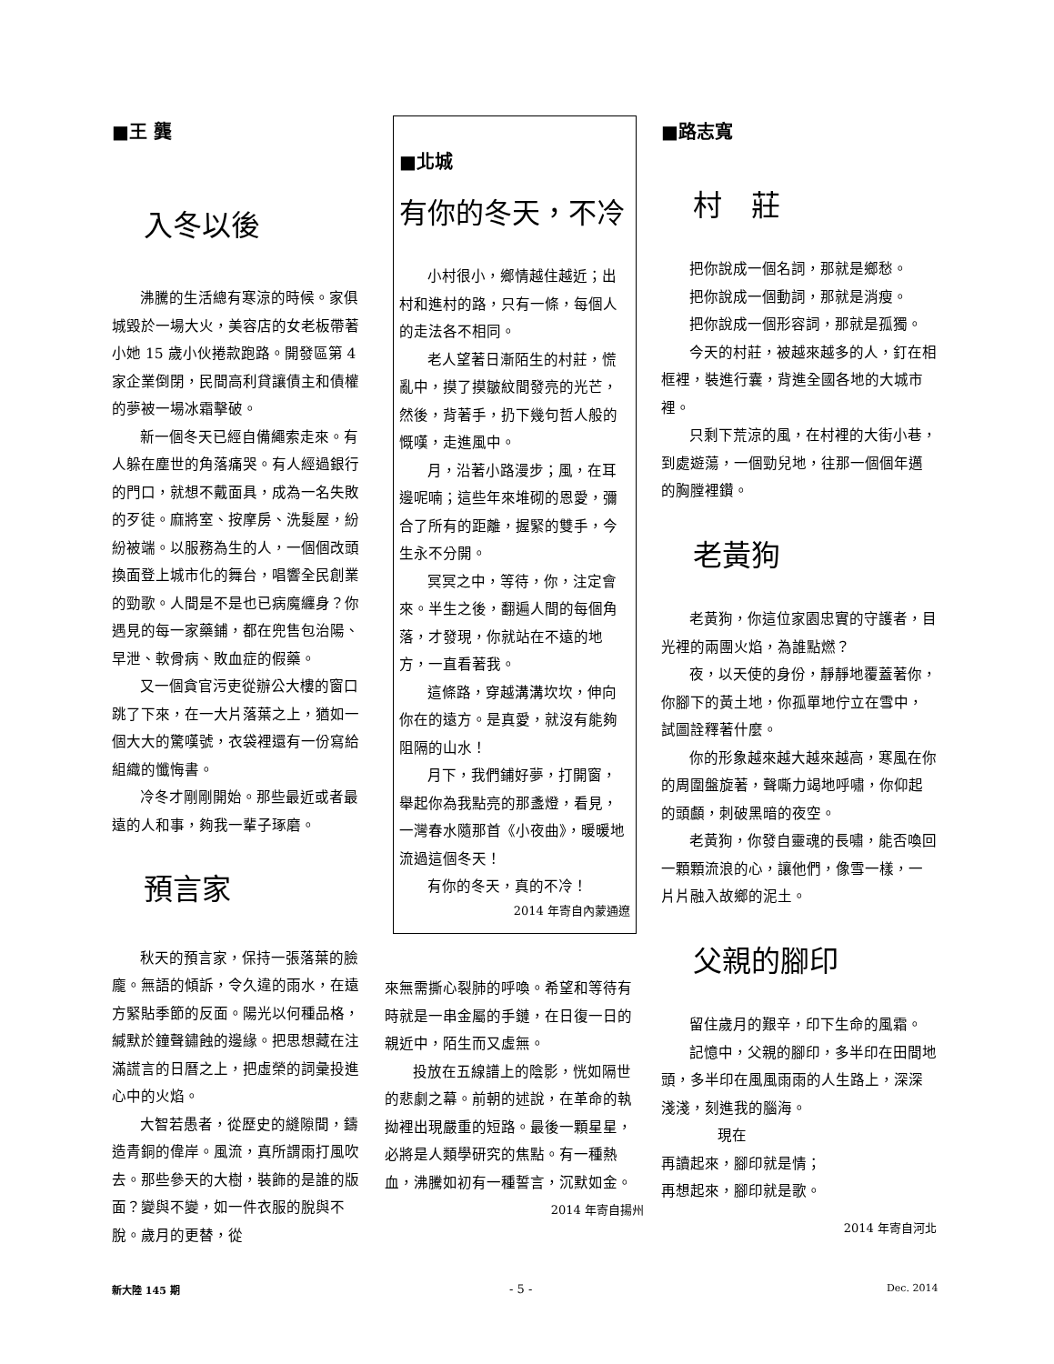■王 龔
入冬以後
沸騰的生活總有寒涼的時候。家俱城毀於一場大火，美容店的女老板帶著小她 15 歲小伙捲款跑路。開發區第 4 家企業倒閉，民間高利貸讓債主和債權的夢被一場冰霜擊破。
新一個冬天已經自備繩索走來。有人躲在塵世的角落痛哭。有人經過銀行的門口，就想不戴面具，成為一名失敗的歹徒。麻將室、按摩房、洗髮屋，紛紛被端。以服務為生的人，一個個改頭換面登上城市化的舞台，唱響全民創業的勁歌。人間是不是也已病魔纏身？你遇見的每一家藥鋪，都在兜售包治陽、早泄、軟骨病、敗血症的假藥。
又一個貪官污吏從辦公大樓的窗口跳了下來，在一大片落葉之上，猶如一個大大的驚嘆號，衣袋裡還有一份寫給組織的懺悔書。
冷冬才剛剛開始。那些最近或者最遠的人和事，夠我一輩子琢磨。
預言家
秋天的預言家，保持一張落葉的臉龐。無語的傾訴，令久違的雨水，在遠方緊貼季節的反面。陽光以何種品格，緘默於鐘聲鏽蝕的邊緣。把思想藏在注滿謊言的日曆之上，把虛榮的詞彙投進心中的火焰。
大智若愚者，從歷史的縫隙間，鑄造青銅的偉岸。風流，真所謂雨打風吹去。那些參天的大樹，裝飾的是誰的版面？變與不變，如一件衣服的脫與不脫。歲月的更替，從
■北城
有你的冬天，不冷
小村很小，鄉情越住越近；出村和進村的路，只有一條，每個人的走法各不相同。
老人望著日漸陌生的村莊，慌亂中，摸了摸皺紋間發亮的光芒，然後，背著手，扔下幾句哲人般的慨嘆，走進風中。
月，沿著小路漫步；風，在耳邊呢喃；這些年來堆砌的恩愛，彌合了所有的距離，握緊的雙手，今生永不分開。
冥冥之中，等待，你，注定會來。半生之後，翻遍人間的每個角落，才發現，你就站在不遠的地方，一直看著我。
這條路，穿越溝溝坎坎，伸向你在的遠方。是真愛，就沒有能夠阻隔的山水！
月下，我們鋪好夢，打開窗，舉起你為我點亮的那盞燈，看見，一灣春水隨那首《小夜曲》，暖暖地流過這個冬天！
有你的冬天，真的不冷！
2014 年寄自內蒙通遼
來無需撕心裂肺的呼喚。希望和等待有時就是一串金屬的手鏈，在日復一日的親近中，陌生而又虛無。
投放在五線譜上的陰影，恍如隔世的悲劇之幕。前朝的述說，在革命的執拗裡出現嚴重的短路。最後一顆星星，必將是人類學研究的焦點。有一種熱血，沸騰如初有一種誓言，沉默如金。
2014 年寄自揚州
■路志寬
村　莊
把你說成一個名詞，那就是鄉愁。
把你說成一個動詞，那就是消瘦。
把你說成一個形容詞，那就是孤獨。
今天的村莊，被越來越多的人，釘在相框裡，裝進行囊，背進全國各地的大城市裡。
只剩下荒涼的風，在村裡的大街小巷，到處遊蕩，一個勁兒地，往那一個個年邁的胸膛裡鑽。
老黃狗
老黃狗，你這位家園忠實的守護者，目光裡的兩團火焰，為誰點燃？
夜，以天使的身份，靜靜地覆蓋著你，你腳下的黃土地，你孤單地佇立在雪中，試圖詮釋著什麼。
你的形象越來越大越來越高，寒風在你的周圍盤旋著，聲嘶力竭地呼嘯，你仰起的頭顱，刺破黑暗的夜空。
老黃狗，你發自靈魂的長嘯，能否喚回一顆顆流浪的心，讓他們，像雪一樣，一片片融入故鄉的泥土。
父親的腳印
留住歲月的艱辛，印下生命的風霜。
記憶中，父親的腳印，多半印在田間地頭，多半印在風風雨雨的人生路上，深深淺淺，刻進我的腦海。
現在
再讀起來，腳印就是情；
再想起來，腳印就是歌。
2014 年寄自河北
新大陸 145 期 - 5 - Dec. 2014